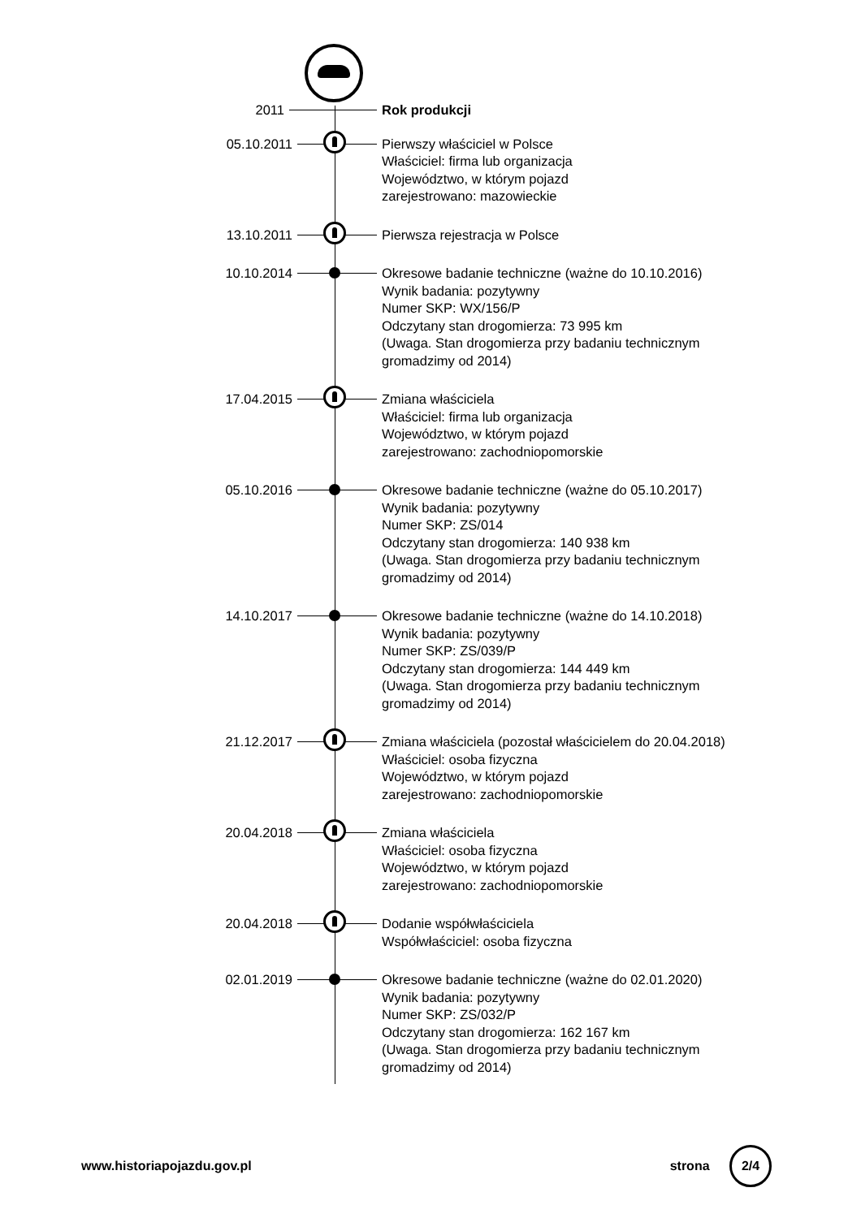2011
Rok produkcji
05.10.2011
Pierwszy właściciel w Polsce
Właściciel: firma lub organizacja
Województwo, w którym pojazd
zarejestrowano: mazowieckie
13.10.2011
Pierwsza rejestracja w Polsce
10.10.2014
Okresowe badanie techniczne (ważne do 10.10.2016)
Wynik badania: pozytywny
Numer SKP: WX/156/P
Odczytany stan drogomierza: 73 995 km
(Uwaga. Stan drogomierza przy badaniu technicznym
gromadzimy od 2014)
17.04.2015
Zmiana właściciela
Właściciel: firma lub organizacja
Województwo, w którym pojazd
zarejestrowano: zachodniopomorskie
05.10.2016
Okresowe badanie techniczne (ważne do 05.10.2017)
Wynik badania: pozytywny
Numer SKP: ZS/014
Odczytany stan drogomierza: 140 938 km
(Uwaga. Stan drogomierza przy badaniu technicznym
gromadzimy od 2014)
14.10.2017
Okresowe badanie techniczne (ważne do 14.10.2018)
Wynik badania: pozytywny
Numer SKP: ZS/039/P
Odczytany stan drogomierza: 144 449 km
(Uwaga. Stan drogomierza przy badaniu technicznym
gromadzimy od 2014)
21.12.2017
Zmiana właściciela (pozostał właścicielem do 20.04.2018)
Właściciel: osoba fizyczna
Województwo, w którym pojazd
zarejestrowano: zachodniopomorskie
20.04.2018
Zmiana właściciela
Właściciel: osoba fizyczna
Województwo, w którym pojazd
zarejestrowano: zachodniopomorskie
20.04.2018
Dodanie współwłaściciela
Współwłaściciel: osoba fizyczna
02.01.2019
Okresowe badanie techniczne (ważne do 02.01.2020)
Wynik badania: pozytywny
Numer SKP: ZS/032/P
Odczytany stan drogomierza: 162 167 km
(Uwaga. Stan drogomierza przy badaniu technicznym
gromadzimy od 2014)
www.historiapojazdu.gov.pl strona 2/4